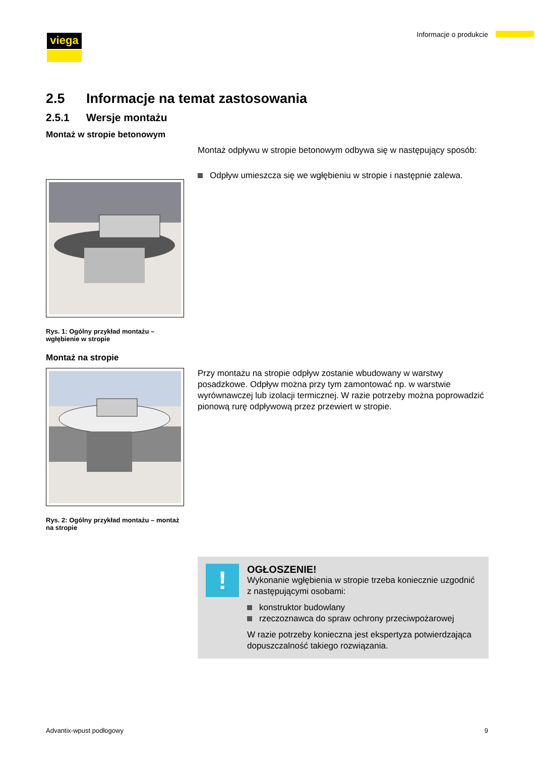viega Informacje o produkcie
2.5 Informacje na temat zastosowania
2.5.1 Wersje montażu
Montaż w stropie betonowym
Montaż odpływu w stropie betonowym odbywa się w następujący sposób:
Rys. 1: Ogólny przykład montażu – wgłębienie w stropie
Odpływ umieszcza się we wgłębieniu w stropie i następnie zalewa.
Montaż na stropie
Rys. 2: Ogólny przykład montażu – montaż na stropie
Przy montażu na stropie odpływ zostanie wbudowany w warstwy posadzkowe. Odpływ można przy tym zamontować np. w warstwie wyrównawczej lub izolacji termicznej. W razie potrzeby można poprowadzić pionową rurę odpływową przez przewiert w stropie.
!
OGŁOSZENIE!
Wykonanie wgłębienia w stropie trzeba koniecznie uzgodnić z następującymi osobami:
konstruktor budowlany
rzeczoznawca do spraw ochrony przeciwpożarowej
W razie potrzeby konieczna jest ekspertyza potwierdzająca dopuszczalność takiego rozwiązania.
Advantix-wpust podłogowy 9